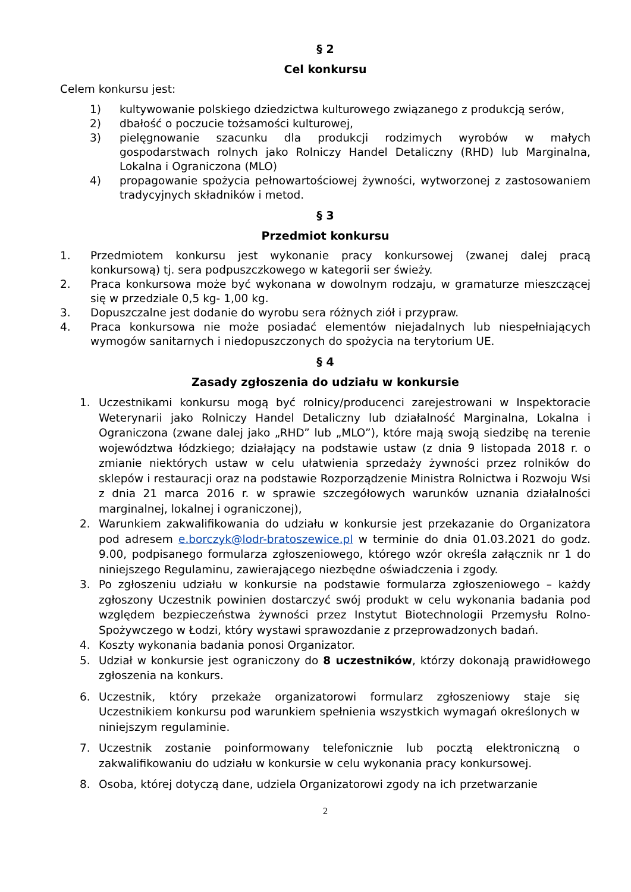§ 2
Cel konkursu
Celem konkursu jest:
1) kultywowanie polskiego dziedzictwa kulturowego związanego z produkcją serów,
2) dbałość o poczucie tożsamości kulturowej,
3) pielęgnowanie szacunku dla produkcji rodzimych wyrobów w małych gospodarstwach rolnych jako Rolniczy Handel Detaliczny (RHD) lub Marginalna, Lokalna i Ograniczona (MLO)
4) propagowanie spożycia pełnowartościowej żywności, wytworzonej z zastosowaniem tradycyjnych składników i metod.
§ 3
Przedmiot konkursu
1. Przedmiotem konkursu jest wykonanie pracy konkursowej (zwanej dalej pracą konkursową) tj. sera podpuszczkowego w kategorii ser świeży.
2. Praca konkursowa może być wykonana w dowolnym rodzaju, w gramaturze mieszczącej się w przedziale 0,5 kg- 1,00 kg.
3. Dopuszczalne jest dodanie do wyrobu sera różnych ziół i przypraw.
4. Praca konkursowa nie może posiadać elementów niejadalnych lub niespełniających wymogów sanitarnych i niedopuszczonych do spożycia na terytorium UE.
§ 4
Zasady zgłoszenia do udziału w konkursie
1. Uczestnikami konkursu mogą być rolnicy/producenci zarejestrowani w Inspektoracie Weterynarii jako Rolniczy Handel Detaliczny lub działalność Marginalna, Lokalna i Ograniczona (zwane dalej jako „RHD” lub „MLO”), które mają swoją siedzibę na terenie województwa łódzkiego; działający na podstawie ustaw (z dnia 9 listopada 2018 r. o zmianie niektórych ustaw w celu ułatwienia sprzedaży żywności przez rolników do sklepów i restauracji oraz na podstawie Rozporządzenie Ministra Rolnictwa i Rozwoju Wsi z dnia 21 marca 2016 r. w sprawie szczegółowych warunków uznania działalności marginalnej, lokalnej i ograniczonej),
2. Warunkiem zakwalifikowania do udziału w konkursie jest przekazanie do Organizatora pod adresem e.borczyk@lodr-bratoszewice.pl w terminie do dnia 01.03.2021 do godz. 9.00, podpisanego formularza zgłoszeniowego, którego wzór określa załącznik nr 1 do niniejszego Regulaminu, zawierającego niezbędne oświadczenia i zgody.
3. Po zgłoszeniu udziału w konkursie na podstawie formularza zgłoszeniowego – każdy zgłoszony Uczestnik powinien dostarczyć swój produkt w celu wykonania badania pod względem bezpieczeństwa żywności przez Instytut Biotechnologii Przemysłu Rolno-Spożywczego w Łodzi, który wystawi sprawozdanie z przeprowadzonych badań.
4. Koszty wykonania badania ponosi Organizator.
5. Udział w konkursie jest ograniczony do 8 uczestników, którzy dokonają prawidłowego zgłoszenia na konkurs.
6. Uczestnik, który przekaże organizatorowi formularz zgłoszeniowy staje się Uczestnikiem konkursu pod warunkiem spełnienia wszystkich wymagań określonych w niniejszym regulaminie.
7. Uczestnik zostanie poinformowany telefonicznie lub pocztą elektroniczną o zakwalifikowaniu do udziału w konkursie w celu wykonania pracy konkursowej.
8. Osoba, której dotyczą dane, udziela Organizatorowi zgody na ich przetwarzanie
2